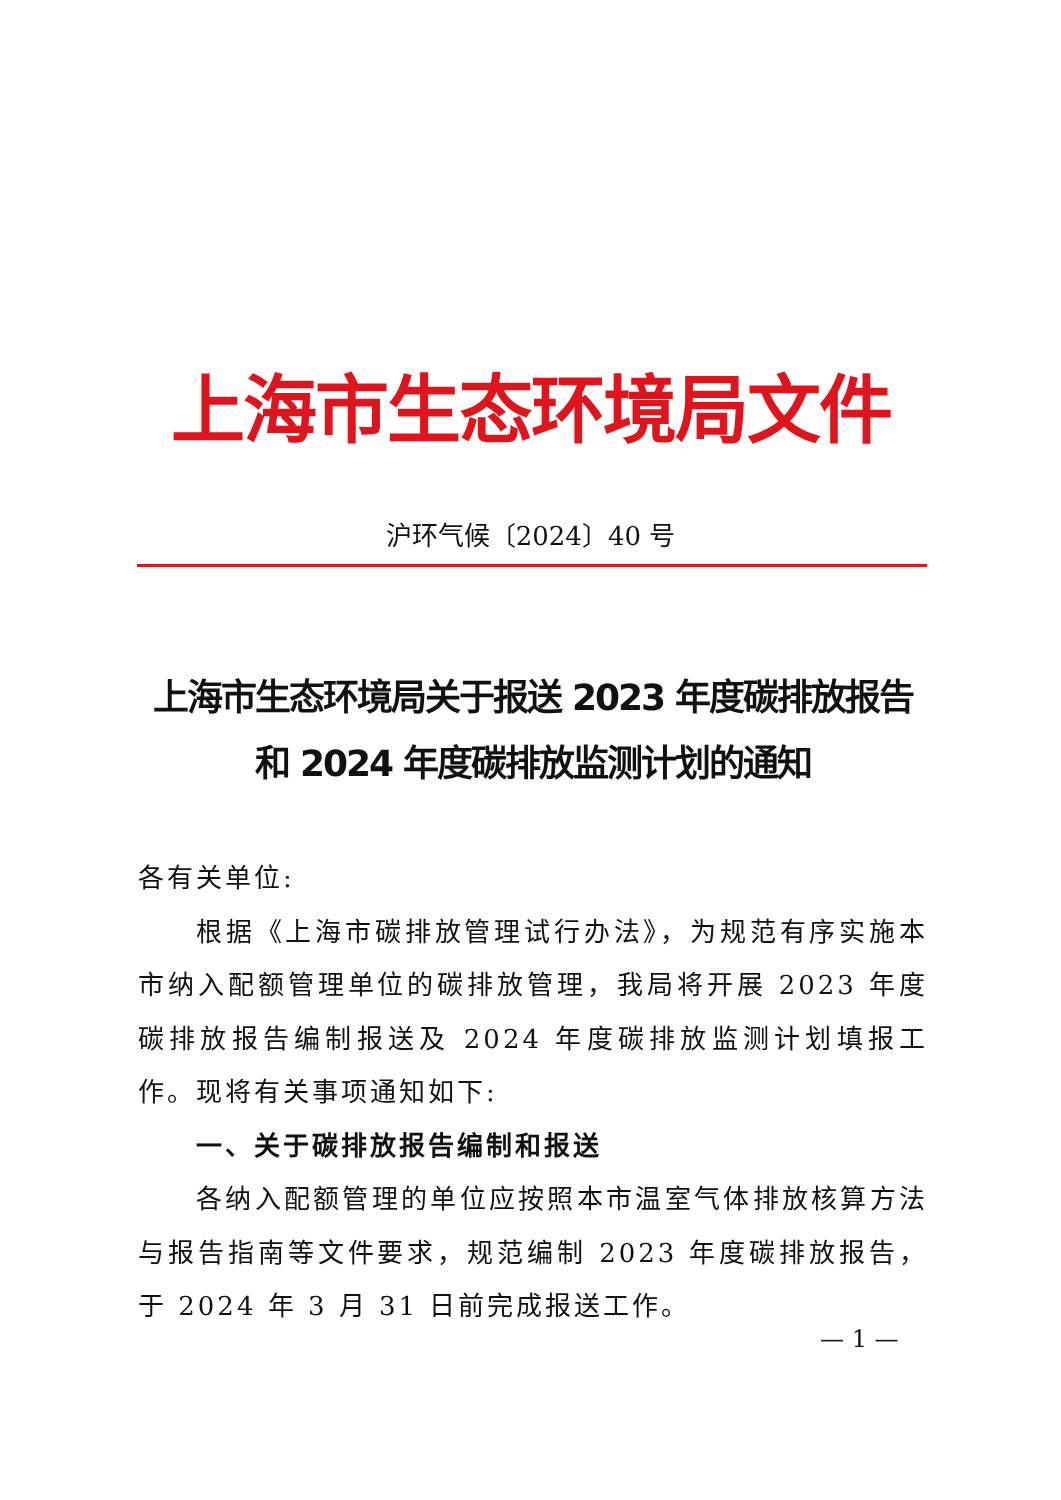上海市生态环境局文件
沪环气候〔2024〕40 号
上海市生态环境局关于报送 2023 年度碳排放报告
和 2024 年度碳排放监测计划的通知
各有关单位:
根据《上海市碳排放管理试行办法》，为规范有序实施本市纳入配额管理单位的碳排放管理，我局将开展 2023 年度碳排放报告编制报送及 2024 年度碳排放监测计划填报工作。现将有关事项通知如下:
一、关于碳排放报告编制和报送
各纳入配额管理的单位应按照本市温室气体排放核算方法与报告指南等文件要求，规范编制 2023 年度碳排放报告，于 2024 年 3 月 31 日前完成报送工作。
— 1 —